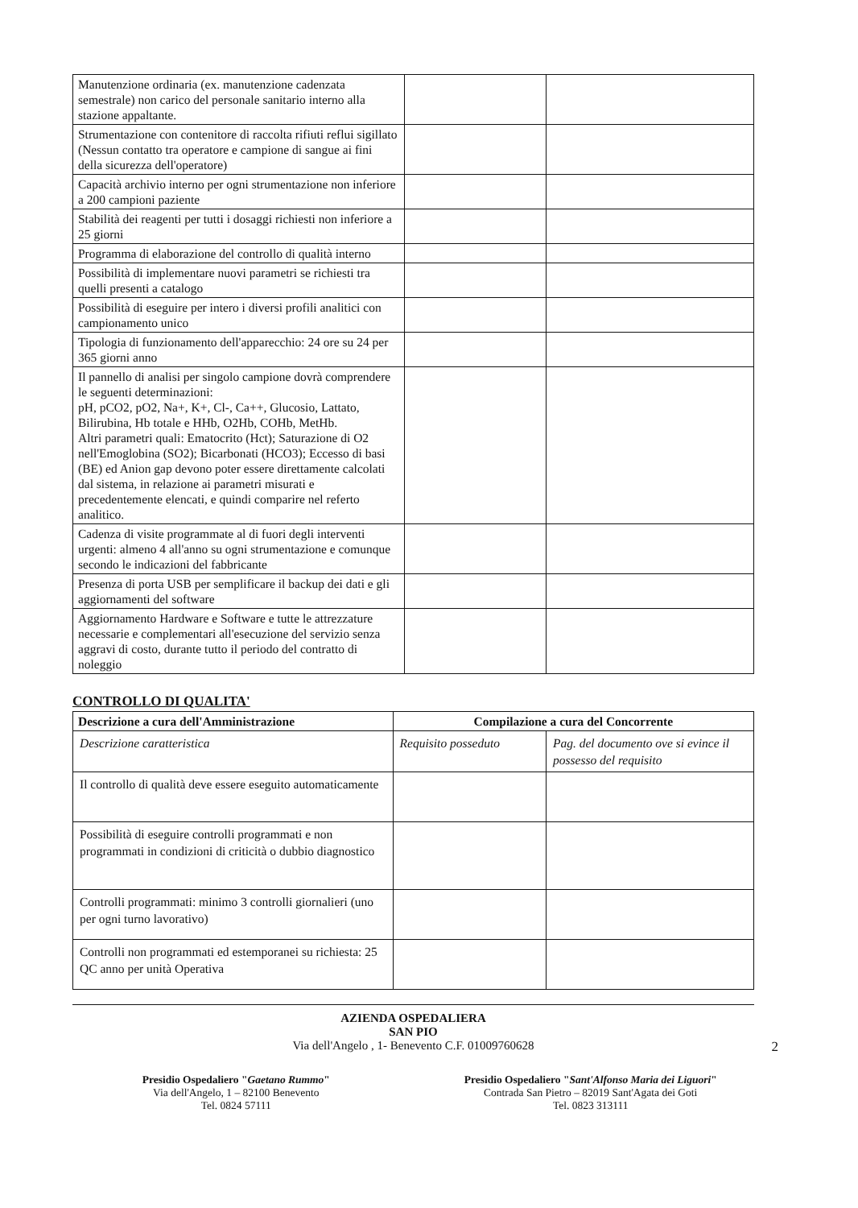| Manutenzione ordinaria (ex. manutenzione cadenzata semestrale) non carico del personale sanitario interno alla stazione appaltante. | | |
| Strumentazione con contenitore di raccolta rifiuti reflui sigillato (Nessun contatto tra operatore e campione di sangue ai fini della sicurezza dell'operatore) | | |
| Capacità archivio interno per ogni strumentazione non inferiore a 200 campioni paziente | | |
| Stabilità dei reagenti per tutti i dosaggi richiesti non inferiore a 25 giorni | | |
| Programma di elaborazione del controllo di qualità interno | | |
| Possibilità di implementare nuovi parametri se richiesti tra quelli presenti a catalogo | | |
| Possibilità di eseguire per intero i diversi profili analitici con campionamento unico | | |
| Tipologia di funzionamento dell'apparecchio: 24 ore su 24 per 365 giorni anno | | |
| Il pannello di analisi per singolo campione dovrà comprendere le seguenti determinazioni: pH, pCO2, pO2, Na+, K+, Cl-, Ca++, Glucosio, Lattato, Bilirubina, Hb totale e HHb, O2Hb, COHb, MetHb. Altri parametri quali: Ematocrito (Hct); Saturazione di O2 nell'Emoglobina (SO2); Bicarbonati (HCO3); Eccesso di basi (BE) ed Anion gap devono poter essere direttamente calcolati dal sistema, in relazione ai parametri misurati e precedentemente elencati, e quindi comparire nel referto analitico. | | |
| Cadenza di visite programmate al di fuori degli interventi urgenti: almeno 4 all'anno su ogni strumentazione e comunque secondo le indicazioni del fabbricante | | |
| Presenza di porta USB per semplificare il backup dei dati e gli aggiornamenti del software | | |
| Aggiornamento Hardware e Software e tutte le attrezzature necessarie e complementari all'esecuzione del servizio senza aggravi di costo, durante tutto il periodo del contratto di noleggio | | |
CONTROLLO DI QUALITA'
| Descrizione a cura dell'Amministrazione | Compilazione a cura del Concorrente | |
| --- | --- | --- |
| Descrizione caratteristica | Requisito posseduto | Pag. del documento ove si evince il possesso del requisito |
| Il controllo di qualità deve essere eseguito automaticamente | | |
| Possibilità di eseguire controlli programmati e non programmati in condizioni di criticità o dubbio diagnostico | | |
| Controlli programmati: minimo 3 controlli giornalieri (uno per ogni turno lavorativo) | | |
| Controlli non programmati ed estemporanei su richiesta: 25 QC anno per unità Operativa | | |
AZIENDA OSPEDALIERA
SAN PIO
Via dell'Angelo , 1- Benevento C.F. 01009760628 2
Presidio Ospedaliero "Gaetano Rummo"
Via dell'Angelo, 1 – 82100 Benevento
Tel. 0824 57111
Presidio Ospedaliero "Sant'Alfonso Maria dei Liguori"
Contrada San Pietro – 82019 Sant'Agata dei Goti
Tel. 0823 313111